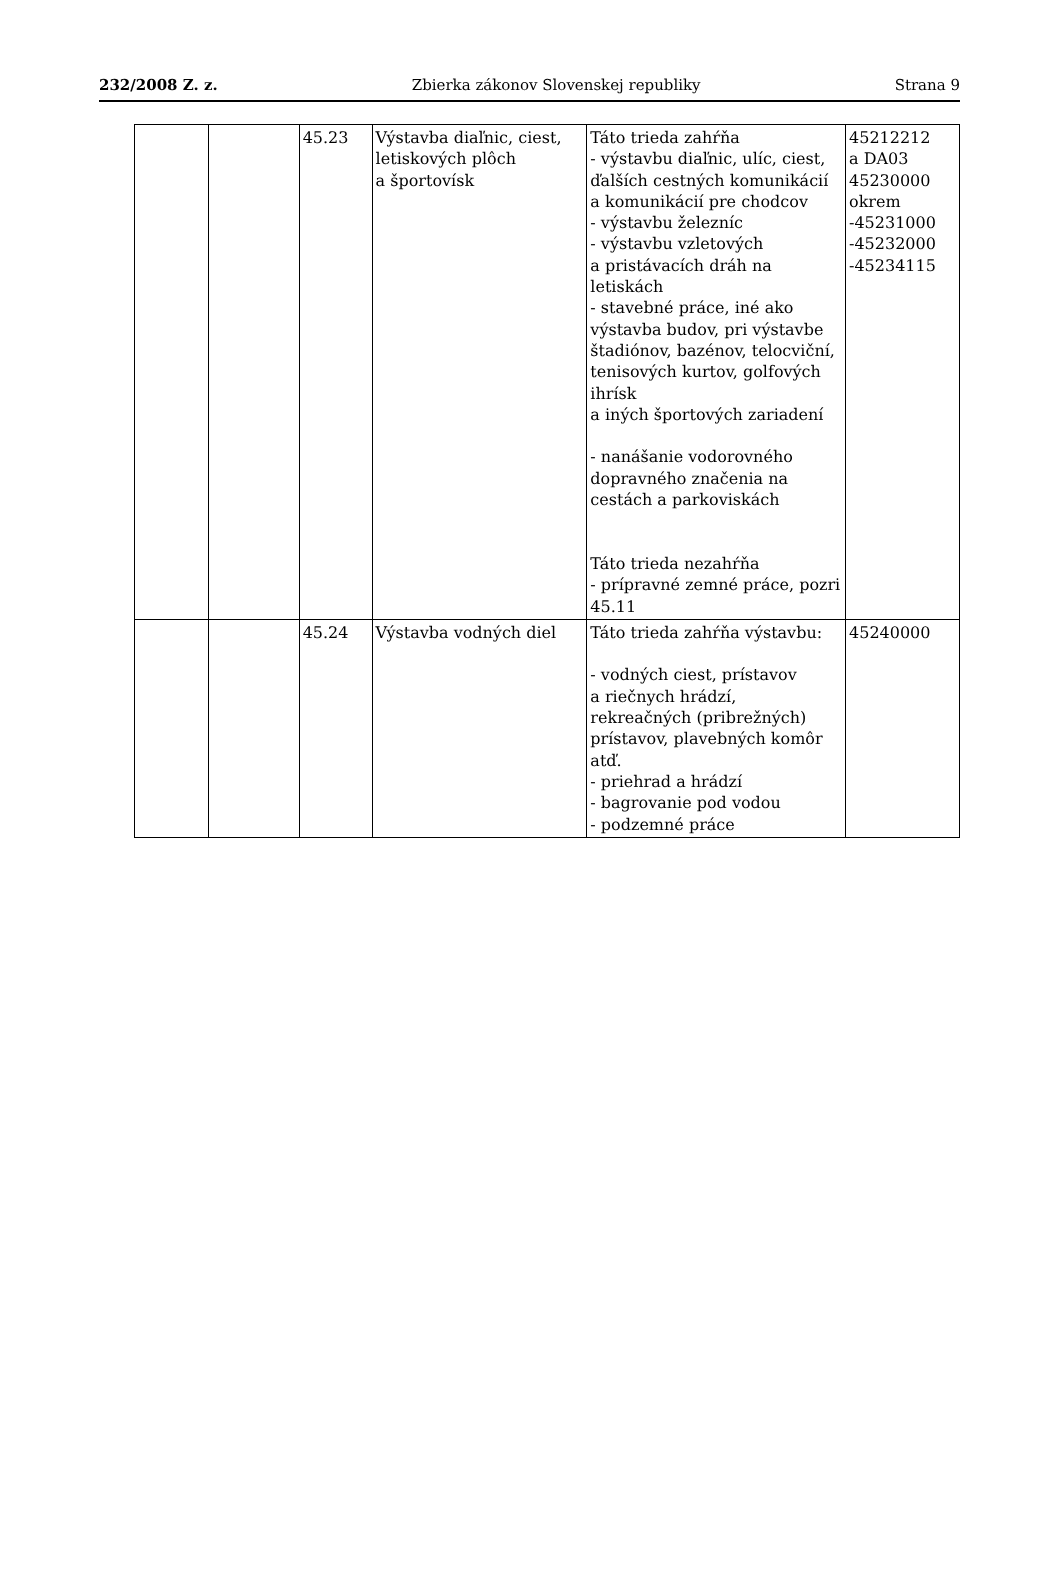232/2008 Z. z. Zbierka zákonov Slovenskej republiky Strana 9
| | | 45.23 | Výstavba diaľnic, ciest, letiskových plôch a športovísk | Táto trieda zahŕňa - výstavbu diaľnic, ulíc, ciest, ďalších cestných komunikácií a komunikácií pre chodcov - výstavbu železníc - výstavbu vzletových a pristávacích dráh na letiskách - stavebné práce, iné ako výstavba budov, pri výstavbe štadiónov, bazénov, telocviční, tenisových kurtov, golfových ihrísk a iných športových zariadení - nanášanie vodorovného dopravného značenia na cestách a parkoviskách Táto trieda nezahŕňa - prípravné zemné práce, pozri 45.11 | 45212212 a DA03 45230000 okrem -45231000 -45232000 -45234115 |
| | | 45.24 | Výstavba vodných diel | Táto trieda zahŕňa výstavbu: - vodných ciest, prístavov a riečnych hrádzí, rekreačných (pribrežných) prístavov, plavebných komôr atď. - priehrad a hrádzí - bagrovanie pod vodou - podzemné práce | 45240000 |